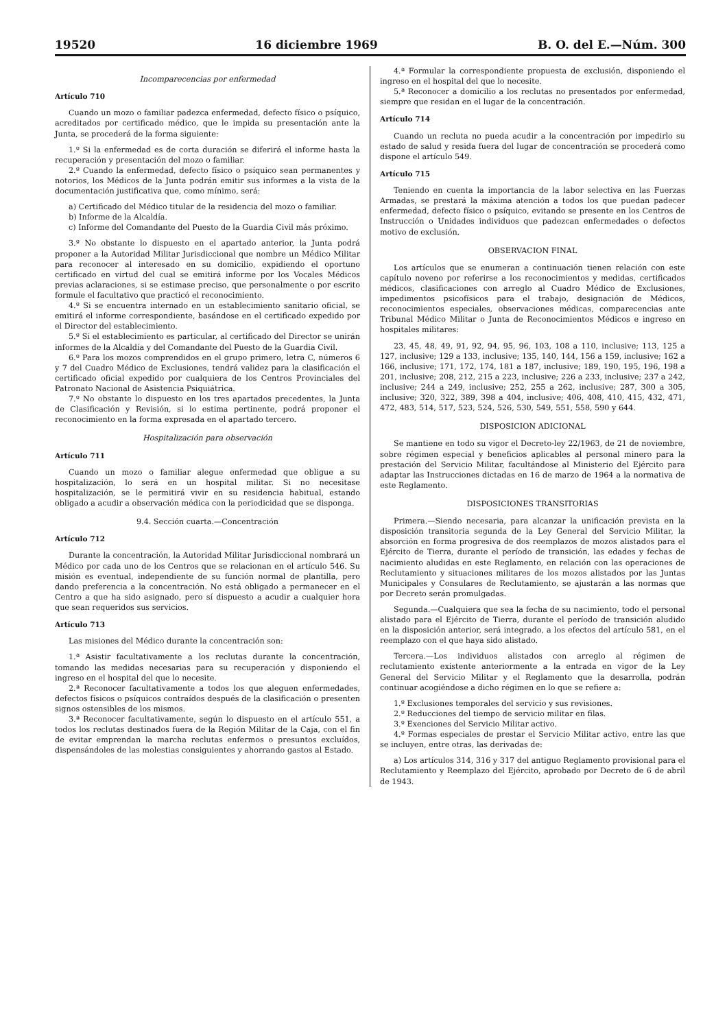19520 16 diciembre 1969 B. O. del E.—Núm. 300
Incomparecencias por enfermedad
Artículo 710
Cuando un mozo o familiar padezca enfermedad, defecto físico o psíquico, acreditados por certificado médico, que le impida su presentación ante la Junta, se procederá de la forma siguiente:
1.º Si la enfermedad es de corta duración se diferirá el informe hasta la recuperación y presentación del mozo o familiar.
2.º Cuando la enfermedad, defecto físico o psíquico sean permanentes y notorios, los Médicos de la Junta podrán emitir sus informes a la vista de la documentación justificativa que, como mínimo, será:
a) Certificado del Médico titular de la residencia del mozo o familiar.
b) Informe de la Alcaldía.
c) Informe del Comandante del Puesto de la Guardia Civil más próximo.
3.º No obstante lo dispuesto en el apartado anterior, la Junta podrá proponer a la Autoridad Militar Jurisdiccional que nombre un Médico Militar para reconocer al interesado en su domicilio, expidiendo el oportuno certificado en virtud del cual se emitirá informe por los Vocales Médicos previas aclaraciones, si se estimase preciso, que personalmente o por escrito formule el facultativo que practicó el reconocimiento.
4.º Si se encuentra internado en un establecimiento sanitario oficial, se emitirá el informe correspondiente, basándose en el certificado expedido por el Director del establecimiento.
5.º Si el establecimiento es particular, al certificado del Director se unirán informes de la Alcaldía y del Comandante del Puesto de la Guardia Civil.
6.º Para los mozos comprendidos en el grupo primero, letra C, números 6 y 7 del Cuadro Médico de Exclusiones, tendrá validez para la clasificación el certificado oficial expedido por cualquiera de los Centros Provinciales del Patronato Nacional de Asistencia Psiquiátrica.
7.º No obstante lo dispuesto en los tres apartados precedentes, la Junta de Clasificación y Revisión, si lo estima pertinente, podrá proponer el reconocimiento en la forma expresada en el apartado tercero.
Hospitalización para observación
Artículo 711
Cuando un mozo o familiar alegue enfermedad que obligue a su hospitalización, lo será en un hospital militar. Si no necesitase hospitalización, se le permitirá vivir en su residencia habitual, estando obligado a acudir a observación médica con la periodicidad que se disponga.
9.4. Sección cuarta.—Concentración
Artículo 712
Durante la concentración, la Autoridad Militar Jurisdiccional nombrará un Médico por cada uno de los Centros que se relacionan en el artículo 546. Su misión es eventual, independiente de su función normal de plantilla, pero dando preferencia a la concentración. No está obligado a permanecer en el Centro a que ha sido asignado, pero sí dispuesto a acudir a cualquier hora que sean requeridos sus servicios.
Artículo 713
Las misiones del Médico durante la concentración son:
1.ª Asistir facultativamente a los reclutas durante la concentración, tomando las medidas necesarias para su recuperación y disponiendo el ingreso en el hospital del que lo necesite.
2.ª Reconocer facultativamente a todos los que aleguen enfermedades, defectos físicos o psíquicos contraídos después de la clasificación o presenten signos ostensibles de los mismos.
3.ª Reconocer facultativamente, según lo dispuesto en el artículo 551, a todos los reclutas destinados fuera de la Región Militar de la Caja, con el fin de evitar emprendan la marcha reclutas enfermos o presuntos excluídos, dispensándoles de las molestias consiguientes y ahorrando gastos al Estado.
4.ª Formular la correspondiente propuesta de exclusión, disponiendo el ingreso en el hospital del que lo necesite.
5.ª Reconocer a domicilio a los reclutas no presentados por enfermedad, siempre que residan en el lugar de la concentración.
Artículo 714
Cuando un recluta no pueda acudir a la concentración por impedirlo su estado de salud y resida fuera del lugar de concentración se procederá como dispone el artículo 549.
Artículo 715
Teniendo en cuenta la importancia de la labor selectiva en las Fuerzas Armadas, se prestará la máxima atención a todos los que puedan padecer enfermedad, defecto físico o psíquico, evitando se presente en los Centros de Instrucción o Unidades individuos que padezcan enfermedades o defectos motivo de exclusión.
OBSERVACION FINAL
Los artículos que se enumeran a continuación tienen relación con este capítulo noveno por referirse a los reconocimientos y medidas, certificados médicos, clasificaciones con arreglo al Cuadro Médico de Exclusiones, impedimentos psicofísicos para el trabajo, designación de Médicos, reconocimientos especiales, observaciones médicas, comparecencias ante Tribunal Médico Militar o Junta de Reconocimientos Médicos e ingreso en hospitales militares:
23, 45, 48, 49, 91, 92, 94, 95, 96, 103, 108 a 110, inclusive; 113, 125 a 127, inclusive; 129 a 133, inclusive; 135, 140, 144, 156 a 159, inclusive; 162 a 166, inclusive; 171, 172, 174, 181 a 187, inclusive; 189, 190, 195, 196, 198 a 201, inclusive; 208, 212, 215 a 223, inclusive; 226 a 233, inclusive; 237 a 242, inclusive; 244 a 249, inclusive; 252, 255 a 262, inclusive; 287, 300 a 305, inclusive; 320, 322, 389, 398 a 404, inclusive; 406, 408, 410, 415, 432, 471, 472, 483, 514, 517, 523, 524, 526, 530, 549, 551, 558, 590 y 644.
DISPOSICION ADICIONAL
Se mantiene en todo su vigor el Decreto-ley 22/1963, de 21 de noviembre, sobre régimen especial y beneficios aplicables al personal minero para la prestación del Servicio Militar, facultándose al Ministerio del Ejército para adaptar las Instrucciones dictadas en 16 de marzo de 1964 a la normativa de este Reglamento.
DISPOSICIONES TRANSITORIAS
Primera.—Siendo necesaria, para alcanzar la unificación prevista en la disposición transitoria segunda de la Ley General del Servicio Militar, la absorción en forma progresiva de dos reemplazos de mozos alistados para el Ejército de Tierra, durante el período de transición, las edades y fechas de nacimiento aludidas en este Reglamento, en relación con las operaciones de Reclutamiento y situaciones militares de los mozos alistados por las Juntas Municipales y Consulares de Reclutamiento, se ajustarán a las normas que por Decreto serán promulgadas.
Segunda.—Cualquiera que sea la fecha de su nacimiento, todo el personal alistado para el Ejército de Tierra, durante el período de transición aludido en la disposición anterior, será integrado, a los efectos del artículo 581, en el reemplazo con el que haya sido alistado.
Tercera.—Los individuos alistados con arreglo al régimen de reclutamiento existente anteriormente a la entrada en vigor de la Ley General del Servicio Militar y el Reglamento que la desarrolla, podrán continuar acogiéndose a dicho régimen en lo que se refiere a:
1.º Exclusiones temporales del servicio y sus revisiones.
2.º Reducciones del tiempo de servicio militar en filas.
3.º Exenciones del Servicio Militar activo.
4.º Formas especiales de prestar el Servicio Militar activo, entre las que se incluyen, entre otras, las derivadas de:
a) Los artículos 314, 316 y 317 del antiguo Reglamento provisional para el Reclutamiento y Reemplazo del Ejército, aprobado por Decreto de 6 de abril de 1943.